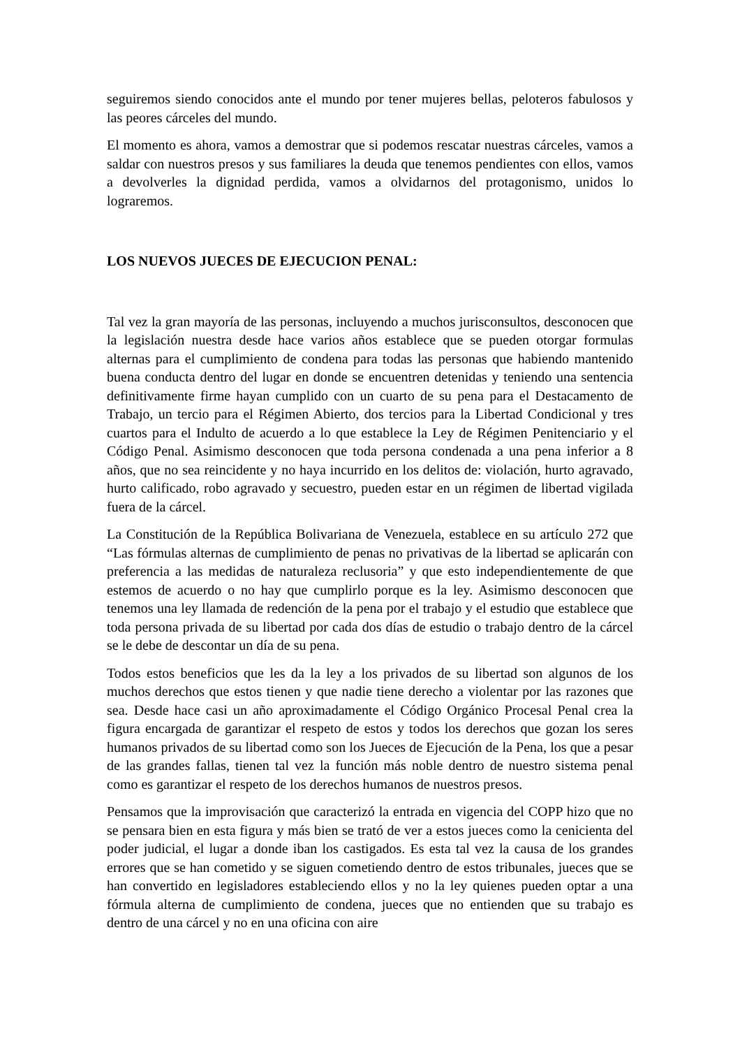seguiremos siendo conocidos ante el mundo por tener mujeres bellas, peloteros fabulosos y las peores cárceles del mundo.
El momento es ahora, vamos a demostrar que si podemos rescatar nuestras cárceles, vamos a saldar con nuestros presos y sus familiares la deuda que tenemos pendientes con ellos, vamos a devolverles la dignidad perdida, vamos a olvidarnos del protagonismo, unidos lo lograremos.
LOS NUEVOS JUECES DE EJECUCION PENAL:
Tal vez la gran mayoría de las personas, incluyendo a muchos jurisconsultos, desconocen que la legislación nuestra desde hace varios años establece que se pueden otorgar formulas alternas para el cumplimiento de condena para todas las personas que habiendo mantenido buena conducta dentro del lugar en donde se encuentren detenidas y teniendo una sentencia definitivamente firme hayan cumplido con un cuarto de su pena para el Destacamento de Trabajo, un tercio para el Régimen Abierto, dos tercios para la Libertad Condicional y tres cuartos para el Indulto de acuerdo a lo que establece la Ley de Régimen Penitenciario y el Código Penal. Asimismo desconocen que toda persona condenada a una pena inferior a 8 años, que no sea reincidente y no haya incurrido en los delitos de: violación, hurto agravado, hurto calificado, robo agravado y secuestro, pueden estar en un régimen de libertad vigilada fuera de la cárcel.
La Constitución de la República Bolivariana de Venezuela, establece en su artículo 272 que “Las fórmulas alternas de cumplimiento de penas no privativas de la libertad se aplicarán con preferencia a las medidas de naturaleza reclusoria” y que esto independientemente de que estemos de acuerdo o no hay que cumplirlo porque es la ley. Asimismo desconocen que tenemos una ley llamada de redención de la pena por el trabajo y el estudio que establece que toda persona privada de su libertad por cada dos días de estudio o trabajo dentro de la cárcel se le debe de descontar un día de su pena.
Todos estos beneficios que les da la ley a los privados de su libertad son algunos de los muchos derechos que estos tienen y que nadie tiene derecho a violentar por las razones que sea. Desde hace casi un año aproximadamente el Código Orgánico Procesal Penal crea la figura encargada de garantizar el respeto de estos y todos los derechos que gozan los seres humanos privados de su libertad como son los Jueces de Ejecución de la Pena, los que a pesar de las grandes fallas, tienen tal vez la función más noble dentro de nuestro sistema penal como es garantizar el respeto de los derechos humanos de nuestros presos.
Pensamos que la improvisación que caracterizó la entrada en vigencia del COPP hizo que no se pensara bien en esta figura y más bien se trató de ver a estos jueces como la cenicienta del poder judicial, el lugar a donde iban los castigados. Es esta tal vez la causa de los grandes errores que se han cometido y se siguen cometiendo dentro de estos tribunales, jueces que se han convertido en legisladores estableciendo ellos y no la ley quienes pueden optar a una fórmula alterna de cumplimiento de condena, jueces que no entienden que su trabajo es dentro de una cárcel y no en una oficina con aire